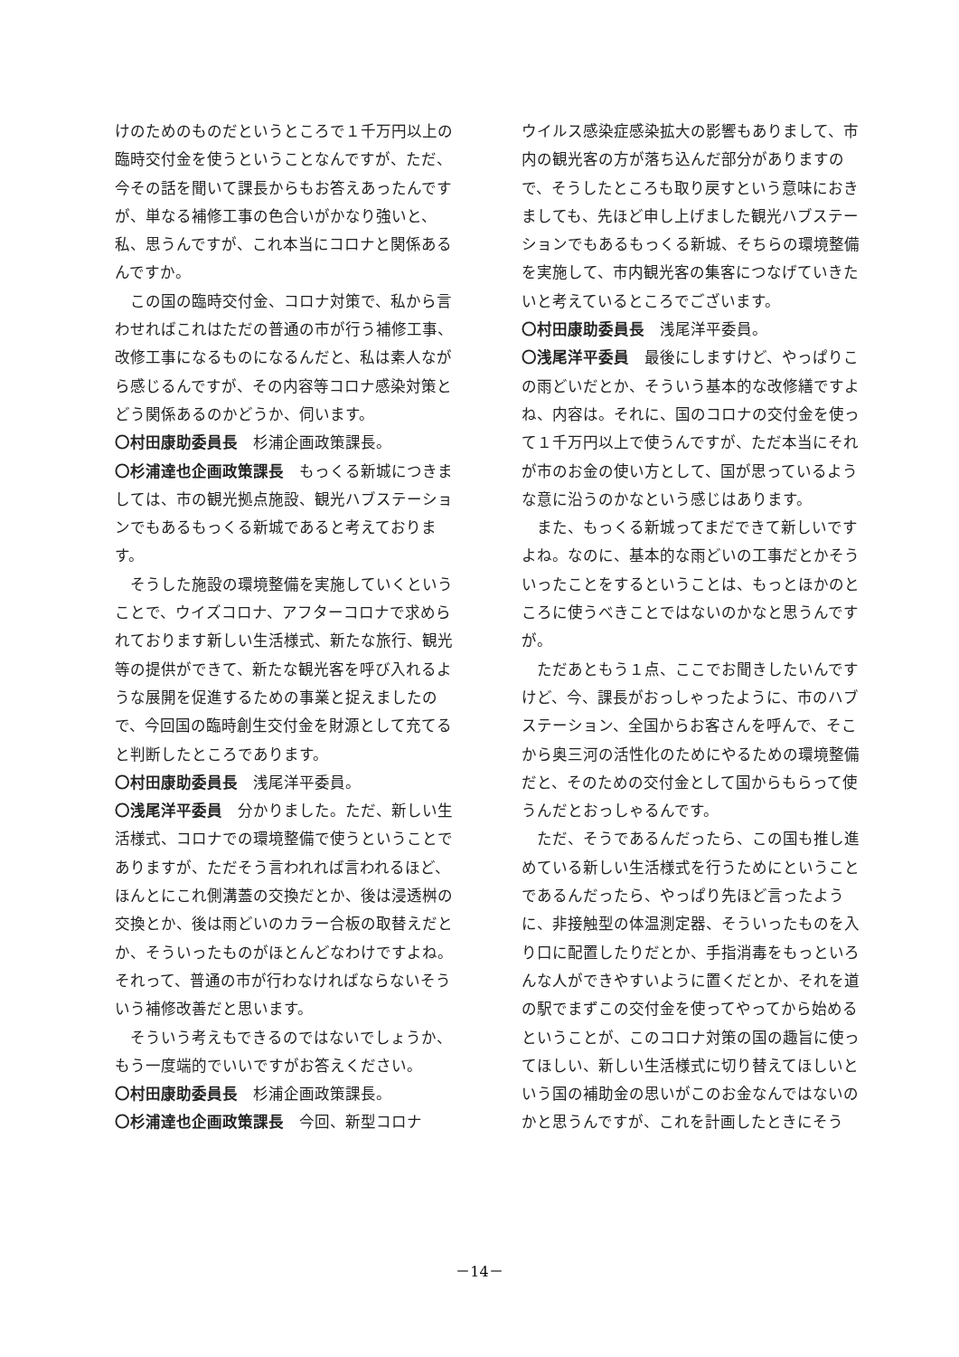けのためのものだというところで１千万円以上の臨時交付金を使うということなんですが、ただ、今その話を聞いて課長からもお答えあったんですが、単なる補修工事の色合いがかなり強いと、私、思うんですが、これ本当にコロナと関係あるんですか。
この国の臨時交付金、コロナ対策で、私から言わせればこれはただの普通の市が行う補修工事、改修工事になるものになるんだと、私は素人ながら感じるんですが、その内容等コロナ感染対策とどう関係あるのかどうか、伺います。
〇村田康助委員長　杉浦企画政策課長。
〇杉浦達也企画政策課長　もっくる新城につきましては、市の観光拠点施設、観光ハブステーションでもあるもっくる新城であると考えております。
そうした施設の環境整備を実施していくということで、ウイズコロナ、アフターコロナで求められております新しい生活様式、新たな旅行、観光等の提供ができて、新たな観光客を呼び入れるような展開を促進するための事業と捉えましたので、今回国の臨時創生交付金を財源として充てると判断したところであります。
〇村田康助委員長　浅尾洋平委員。
〇浅尾洋平委員　分かりました。ただ、新しい生活様式、コロナでの環境整備で使うということでありますが、ただそう言われれば言われるほど、ほんとにこれ側溝蓋の交換だとか、後は浸透桝の交換とか、後は雨どいのカラー合板の取替えだとか、そういったものがほとんどなわけですよね。それって、普通の市が行わなければならないそういう補修改善だと思います。
そういう考えもできるのではないでしょうか、もう一度端的でいいですがお答えください。
〇村田康助委員長　杉浦企画政策課長。
〇杉浦達也企画政策課長　今回、新型コロナ
ウイルス感染症感染拡大の影響もありまして、市内の観光客の方が落ち込んだ部分がありますので、そうしたところも取り戻すという意味におきましても、先ほど申し上げました観光ハブステーションでもあるもっくる新城、そちらの環境整備を実施して、市内観光客の集客につなげていきたいと考えているところでございます。
〇村田康助委員長　浅尾洋平委員。
〇浅尾洋平委員　最後にしますけど、やっぱりこの雨どいだとか、そういう基本的な改修繕ですよね、内容は。それに、国のコロナの交付金を使って１千万円以上で使うんですが、ただ本当にそれが市のお金の使い方として、国が思っているような意に沿うのかなという感じはあります。
また、もっくる新城ってまだできて新しいですよね。なのに、基本的な雨どいの工事だとかそういったことをするということは、もっとほかのところに使うべきことではないのかなと思うんですが。
ただあともう１点、ここでお聞きしたいんですけど、今、課長がおっしゃったように、市のハブステーション、全国からお客さんを呼んで、そこから奥三河の活性化のためにやるための環境整備だと、そのための交付金として国からもらって使うんだとおっしゃるんです。
ただ、そうであるんだったら、この国も推し進めている新しい生活様式を行うためにということであるんだったら、やっぱり先ほど言ったように、非接触型の体温測定器、そういったものを入り口に配置したりだとか、手指消毒をもっといろんな人ができやすいように置くだとか、それを道の駅でまずこの交付金を使ってやってから始めるということが、このコロナ対策の国の趣旨に使ってほしい、新しい生活様式に切り替えてほしいという国の補助金の思いがこのお金なんではないのかと思うんですが、これを計画したときにそう
－14－